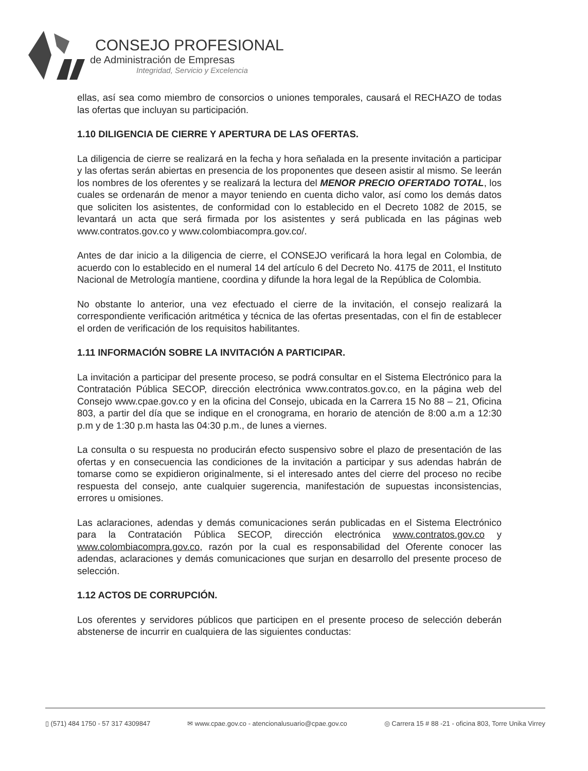CONSEJO PROFESIONAL
de Administración de Empresas
Integridad, Servicio y Excelencia
ellas, así sea como miembro de consorcios o uniones temporales, causará el RECHAZO de todas las ofertas que incluyan su participación.
1.10 DILIGENCIA DE CIERRE Y APERTURA DE LAS OFERTAS.
La diligencia de cierre se realizará en la fecha y hora señalada en la presente invitación a participar y las ofertas serán abiertas en presencia de los proponentes que deseen asistir al mismo. Se leerán los nombres de los oferentes y se realizará la lectura del MENOR PRECIO OFERTADO TOTAL, los cuales se ordenarán de menor a mayor teniendo en cuenta dicho valor, así como los demás datos que soliciten los asistentes, de conformidad con lo establecido en el Decreto 1082 de 2015, se levantará un acta que será firmada por los asistentes y será publicada en las páginas web www.contratos.gov.co y www.colombiacompra.gov.co/.
Antes de dar inicio a la diligencia de cierre, el CONSEJO verificará la hora legal en Colombia, de acuerdo con lo establecido en el numeral 14 del artículo 6 del Decreto No. 4175 de 2011, el Instituto Nacional de Metrología mantiene, coordina y difunde la hora legal de la República de Colombia.
No obstante lo anterior, una vez efectuado el cierre de la invitación, el consejo realizará la correspondiente verificación aritmética y técnica de las ofertas presentadas, con el fin de establecer el orden de verificación de los requisitos habilitantes.
1.11 INFORMACIÓN SOBRE LA INVITACIÓN A PARTICIPAR.
La invitación a participar del presente proceso, se podrá consultar en el Sistema Electrónico para la Contratación Pública SECOP, dirección electrónica www.contratos.gov.co, en la página web del Consejo www.cpae.gov.co y en la oficina del Consejo, ubicada en la Carrera 15 No 88 – 21, Oficina 803, a partir del día que se indique en el cronograma, en horario de atención de 8:00 a.m a 12:30 p.m y de 1:30 p.m hasta las 04:30 p.m., de lunes a viernes.
La consulta o su respuesta no producirán efecto suspensivo sobre el plazo de presentación de las ofertas y en consecuencia las condiciones de la invitación a participar y sus adendas habrán de tomarse como se expidieron originalmente, si el interesado antes del cierre del proceso no recibe respuesta del consejo, ante cualquier sugerencia, manifestación de supuestas inconsistencias, errores u omisiones.
Las aclaraciones, adendas y demás comunicaciones serán publicadas en el Sistema Electrónico para la Contratación Pública SECOP, dirección electrónica www.contratos.gov.co y www.colombiacompra.gov.co, razón por la cual es responsabilidad del Oferente conocer las adendas, aclaraciones y demás comunicaciones que surjan en desarrollo del presente proceso de selección.
1.12 ACTOS DE CORRUPCIÓN.
Los oferentes y servidores públicos que participen en el presente proceso de selección deberán abstenerse de incurrir en cualquiera de las siguientes conductas:
▯ (571) 484 1750 - 57 317 4309847 ✉ www.cpae.gov.co - atencionalusuario@cpae.gov.co ◎ Carrera 15 # 88 -21 - oficina 803, Torre Unika Virrey